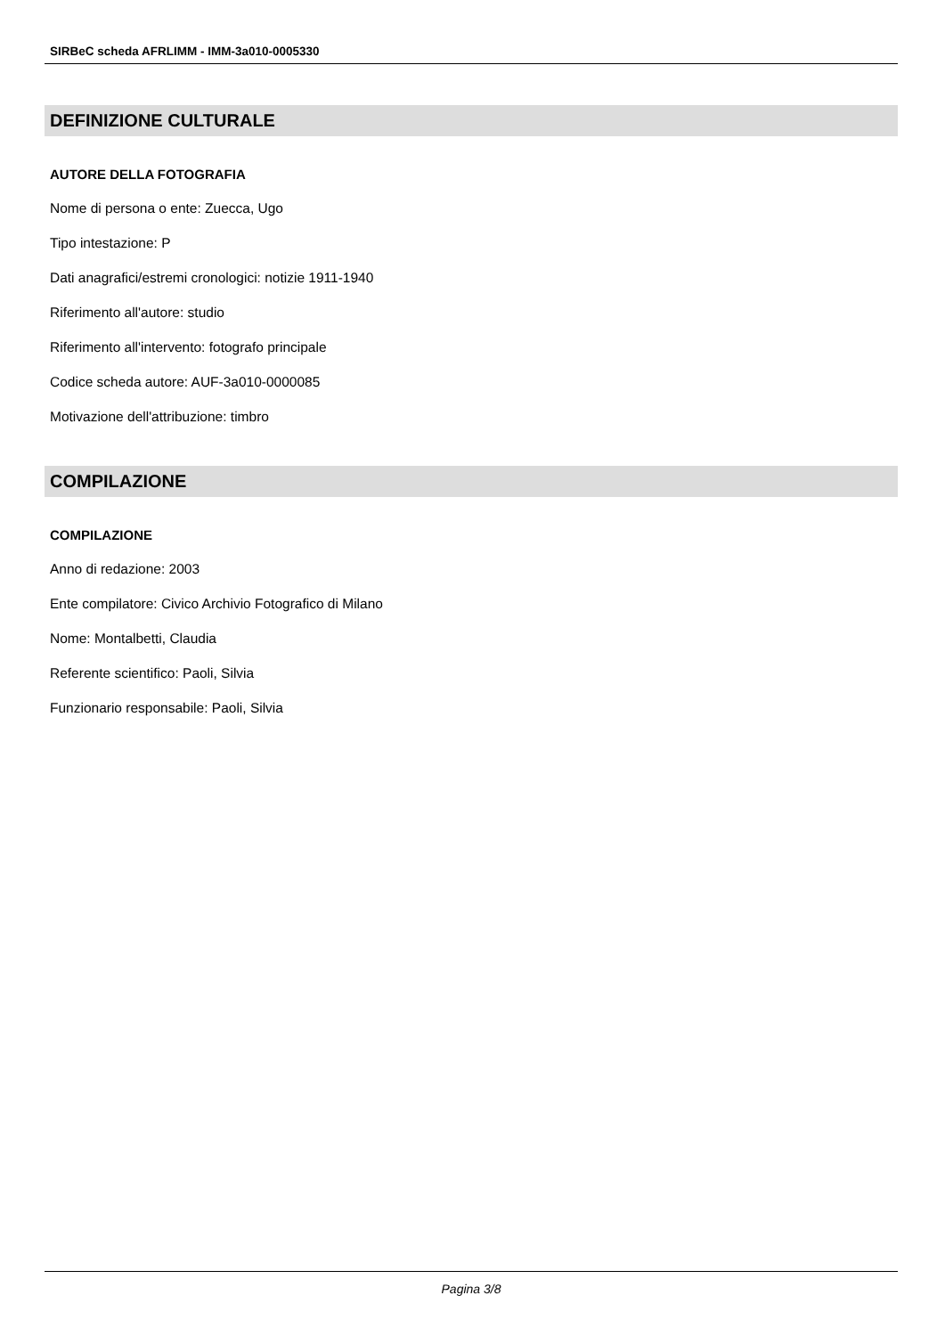SIRBeC scheda AFRLIMM - IMM-3a010-0005330
DEFINIZIONE CULTURALE
AUTORE DELLA FOTOGRAFIA
Nome di persona o ente: Zuecca, Ugo
Tipo intestazione: P
Dati anagrafici/estremi cronologici: notizie 1911-1940
Riferimento all'autore: studio
Riferimento all'intervento: fotografo principale
Codice scheda autore: AUF-3a010-0000085
Motivazione dell'attribuzione: timbro
COMPILAZIONE
COMPILAZIONE
Anno di redazione: 2003
Ente compilatore: Civico Archivio Fotografico di Milano
Nome: Montalbetti, Claudia
Referente scientifico: Paoli, Silvia
Funzionario responsabile: Paoli, Silvia
Pagina 3/8